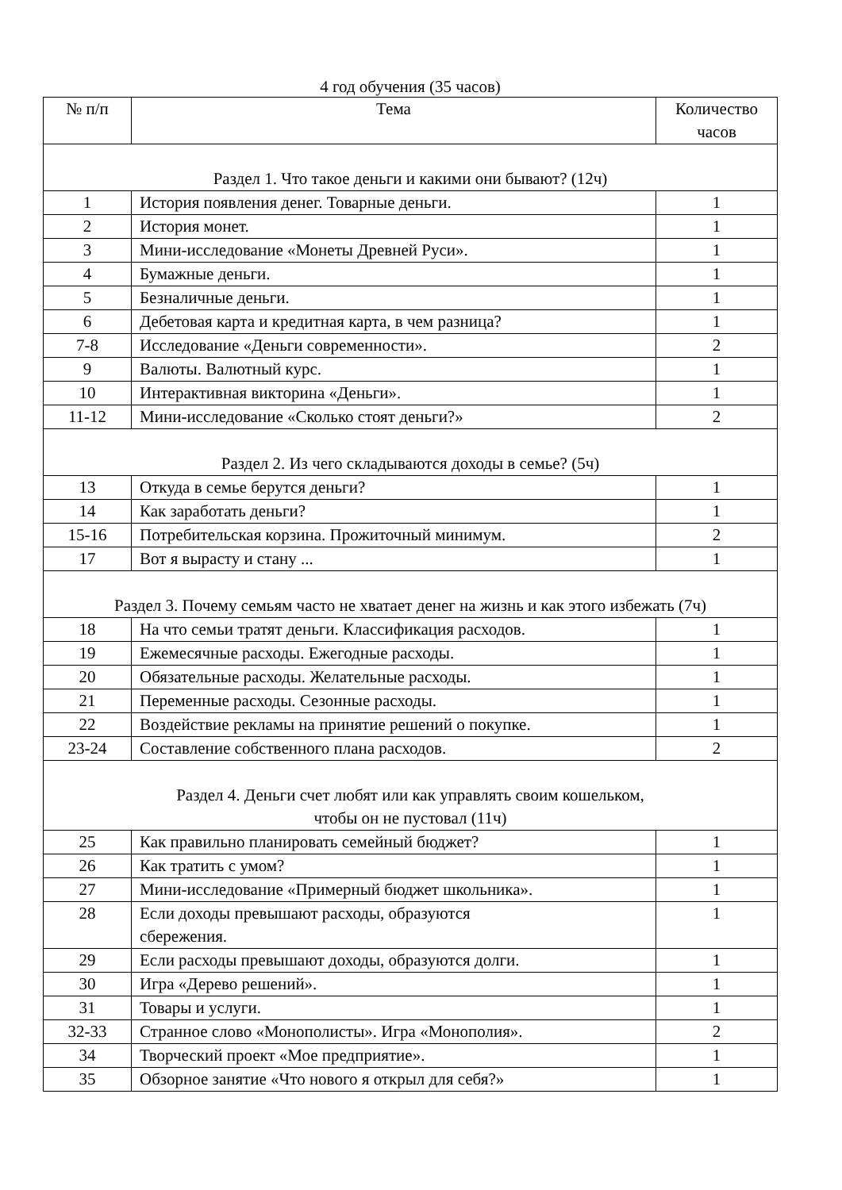4 год обучения (35 часов)
| № п/п | Тема | Количество часов |
| --- | --- | --- |
| Раздел 1. Что такое деньги и какими они бывают? (12ч) | | |
| 1 | История появления денег. Товарные деньги. | 1 |
| 2 | История монет. | 1 |
| 3 | Мини-исследование «Монеты Древней Руси». | 1 |
| 4 | Бумажные деньги. | 1 |
| 5 | Безналичные деньги. | 1 |
| 6 | Дебетовая карта и кредитная карта, в чем разница? | 1 |
| 7-8 | Исследование «Деньги современности». | 2 |
| 9 | Валюты. Валютный курс. | 1 |
| 10 | Интерактивная викторина «Деньги». | 1 |
| 11-12 | Мини-исследование «Сколько стоят деньги?» | 2 |
| Раздел 2. Из чего складываются доходы в семье? (5ч) | | |
| 13 | Откуда в семье берутся деньги? | 1 |
| 14 | Как заработать деньги? | 1 |
| 15-16 | Потребительская корзина. Прожиточный минимум. | 2 |
| 17 | Вот я вырасту и стану ... | 1 |
| Раздел 3. Почему семьям часто не хватает денег на жизнь и как этого избежать (7ч) | | |
| 18 | На что семьи тратят деньги. Классификация расходов. | 1 |
| 19 | Ежемесячные расходы. Ежегодные расходы. | 1 |
| 20 | Обязательные расходы. Желательные расходы. | 1 |
| 21 | Переменные расходы. Сезонные расходы. | 1 |
| 22 | Воздействие рекламы на принятие решений о покупке. | 1 |
| 23-24 | Составление собственного плана расходов. | 2 |
| Раздел 4. Деньги счет любят или как управлять своим кошельком, чтобы он не пустовал (11ч) | | |
| 25 | Как правильно планировать семейный бюджет? | 1 |
| 26 | Как тратить с умом? | 1 |
| 27 | Мини-исследование «Примерный бюджет школьника». | 1 |
| 28 | Если доходы превышают расходы, образуются сбережения. | 1 |
| 29 | Если расходы превышают доходы, образуются долги. | 1 |
| 30 | Игра «Дерево решений». | 1 |
| 31 | Товары и услуги. | 1 |
| 32-33 | Странное слово «Монополисты». Игра «Монополия». | 2 |
| 34 | Творческий проект «Мое предприятие». | 1 |
| 35 | Обзорное занятие «Что нового я открыл для себя?» | 1 |